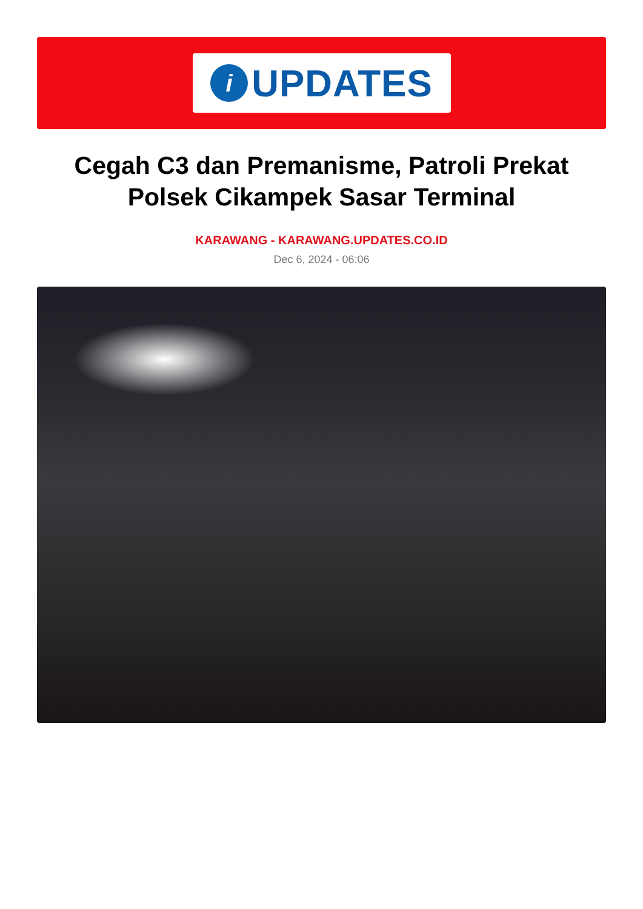i
UPDATES
Cegah C3 dan Premanisme, Patroli Prekat Polsek Cikampek Sasar Terminal
KARAWANG - KARAWANG.UPDATES.CO.ID
Dec 6, 2024 - 06:06